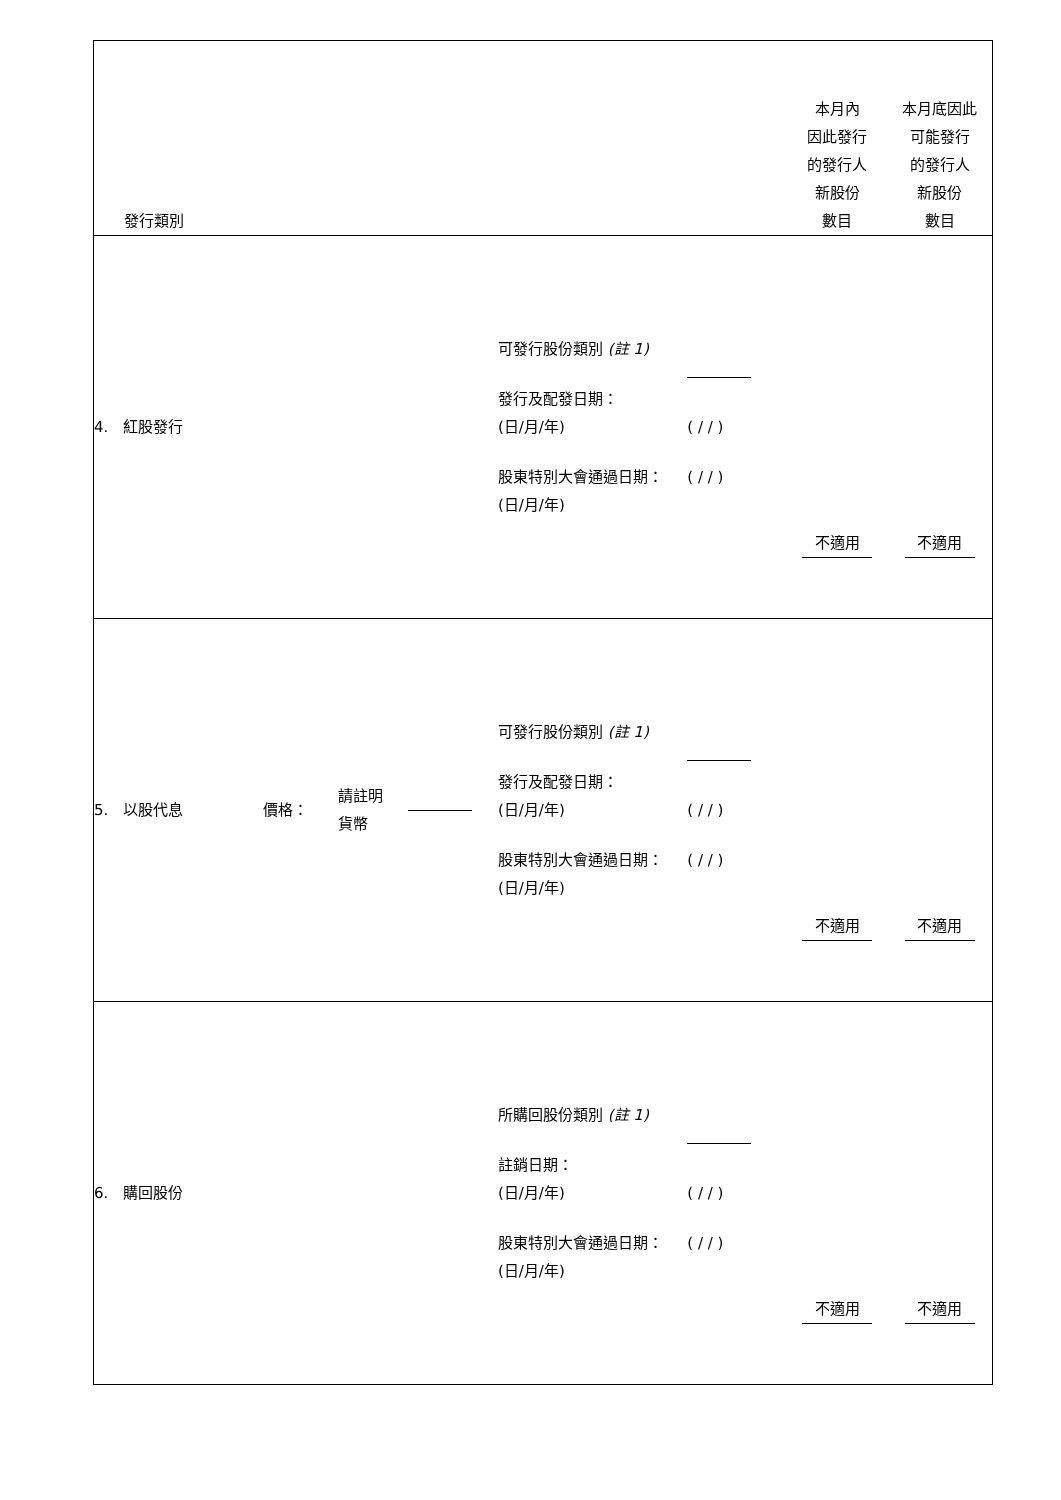| 發行類別 | | | | | | 本月內 因此發行 的發行人 新股份 數目 | 本月底因此 可能發行 的發行人 新股份 數目 |
| 4. 紅股發行 | | | | 可發行股份類別 (註 1) 發行及配發日期： (日/月/年) 股東特別大會通過日期： (日/月/年) | ( / / ) ( / / ) | 不適用 | 不適用 |
| 5. 以股代息 | 價格： | 請註明 貨幣 | | 可發行股份類別 (註 1) 發行及配發日期： (日/月/年) 股東特別大會通過日期： (日/月/年) | ( / / ) ( / / ) | 不適用 | 不適用 |
| 6. 購回股份 | | | | 所購回股份類別 (註 1) 註銷日期： (日/月/年) 股東特別大會通過日期： (日/月/年) | ( / / ) ( / / ) | 不適用 | 不適用 |